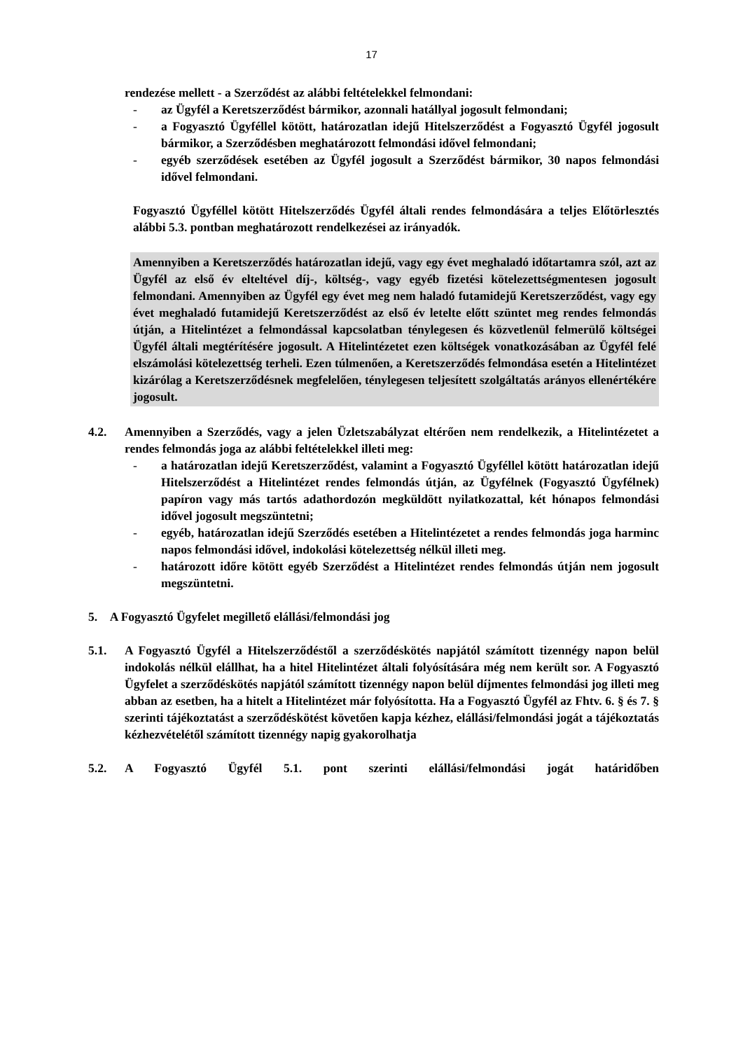17
rendezése mellett - a Szerződést az alábbi feltételekkel felmondani:
- az Ügyfél a Keretszerződést bármikor, azonnali hatállyal jogosult felmondani;
- a Fogyasztó Ügyféllel kötött, határozatlan idejű Hitelszerződést a Fogyasztó Ügyfél jogosult bármikor, a Szerződésben meghatározott felmondási idővel felmondani;
- egyéb szerződések esetében az Ügyfél jogosult a Szerződést bármikor, 30 napos felmondási idővel felmondani.
Fogyasztó Ügyféllel kötött Hitelszerződés Ügyfél általi rendes felmondására a teljes Előtörlesztés alábbi 5.3. pontban meghatározott rendelkezései az irányadók.
Amennyiben a Keretszerződés határozatlan idejű, vagy egy évet meghaladó időtartamra szól, azt az Ügyfél az első év elteltével díj-, költség-, vagy egyéb fizetési kötelezettségmentesen jogosult felmondani. Amennyiben az Ügyfél egy évet meg nem haladó futamidejű Keretszerződést, vagy egy évet meghaladó futamidejű Keretszerződést az első év letelte előtt szüntet meg rendes felmondás útján, a Hitelintézet a felmondással kapcsolatban ténylegesen és közvetlenül felmerülő költségei Ügyfél általi megtérítésére jogosult. A Hitelintézetet ezen költségek vonatkozásában az Ügyfél felé elszámolási kötelezettség terheli. Ezen túlmenően, a Keretszerződés felmondása esetén a Hitelintézet kizárólag a Keretszerződésnek megfelelően, ténylegesen teljesített szolgáltatás arányos ellenértékére jogosult.
4.2. Amennyiben a Szerződés, vagy a jelen Üzletszabályzat eltérően nem rendelkezik, a Hitelintézetet a rendes felmondás joga az alábbi feltételekkel illeti meg:
- a határozatlan idejű Keretszerződést, valamint a Fogyasztó Ügyféllel kötött határozatlan idejű Hitelszerződést a Hitelintézet rendes felmondás útján, az Ügyfélnek (Fogyasztó Ügyfélnek) papíron vagy más tartós adathordozón megküldött nyilatkozattal, két hónapos felmondási idővel jogosult megszüntetni;
- egyéb, határozatlan idejű Szerződés esetében a Hitelintézetet a rendes felmondás joga harminc napos felmondási idővel, indokolási kötelezettség nélkül illeti meg.
- határozott időre kötött egyéb Szerződést a Hitelintézet rendes felmondás útján nem jogosult megszüntetni.
5. A Fogyasztó Ügyfelet megillető elállási/felmondási jog
5.1. A Fogyasztó Ügyfél a Hitelszerződéstől a szerződéskötés napjától számított tizennégy napon belül indokolás nélkül elállhat, ha a hitel Hitelintézet általi folyósítására még nem került sor. A Fogyasztó Ügyfelet a szerződéskötés napjától számított tizennégy napon belül díjmentes felmondási jog illeti meg abban az esetben, ha a hitelt a Hitelintézet már folyósította. Ha a Fogyasztó Ügyfél az Fhtv. 6. § és 7. § szerinti tájékoztatást a szerződéskötést követően kapja kézhez, elállási/felmondási jogát a tájékoztatás kézhezvételétől számított tizennégy napig gyakorolhatja
5.2. A Fogyasztó Ügyfél 5.1. pont szerinti elállási/felmondási jogát határidőben